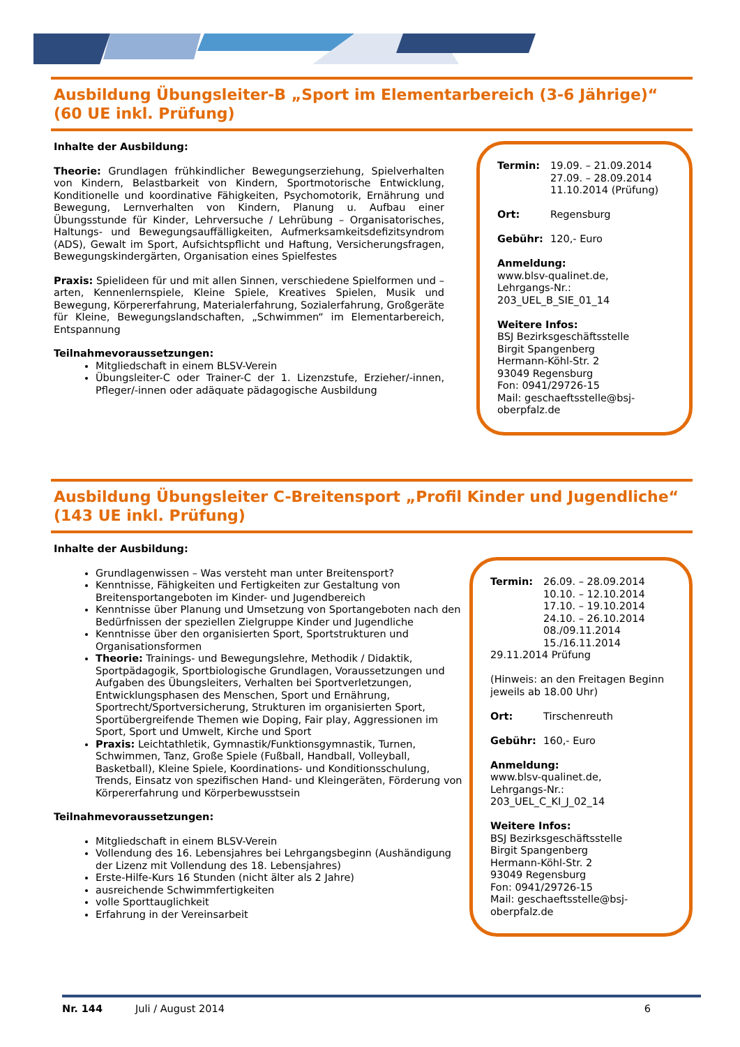Ausbildung Übungsleiter-B „Sport im Elementarbereich (3-6 Jährige)“
(60 UE inkl. Prüfung)
Inhalte der Ausbildung:
Theorie: Grundlagen frühkindlicher Bewegungserziehung, Spielverhalten von Kindern, Belastbarkeit von Kindern, Sportmotorische Entwicklung, Konditionelle und koordinative Fähigkeiten, Psychomotorik, Ernährung und Bewegung, Lernverhalten von Kindern, Planung u. Aufbau einer Übungsstunde für Kinder, Lehrversuche / Lehrübung – Organisatorisches, Haltungs- und Bewegungsauffälligkeiten, Aufmerksamkeitsdefizitsyndrom (ADS), Gewalt im Sport, Aufsichtspflicht und Haftung, Versicherungsfragen, Bewegungskindergärten, Organisation eines Spielfestes
Praxis: Spielideen für und mit allen Sinnen, verschiedene Spielformen und –arten, Kennenlernspiele, Kleine Spiele, Kreatives Spielen, Musik und Bewegung, Körpererfahrung, Materialerfahrung, Sozialerfahrung, Großgeräte für Kleine, Bewegungslandschaften, „Schwimmen“ im Elementarbereich, Entspannung
Teilnahmevoraussetzungen:
Mitgliedschaft in einem BLSV-Verein
Übungsleiter-C oder Trainer-C der 1. Lizenzstufe, Erzieher/-innen, Pfleger/-innen oder adäquate pädagogische Ausbildung
Termin: 19.09. – 21.09.2014
27.09. – 28.09.2014
11.10.2014 (Prüfung)
Ort: Regensburg
Gebühr: 120,- Euro
Anmeldung:
www.blsv-qualinet.de,
Lehrgangs-Nr.:
203_UEL_B_SIE_01_14
Weitere Infos:
BSJ Bezirksgeschäftsstelle
Birgit Spangenberg
Hermann-Köhl-Str. 2
93049 Regensburg
Fon: 0941/29726-15
Mail: geschaeftsstelle@bsj-oberpfalz.de
Ausbildung Übungsleiter C-Breitensport „Profil Kinder und Jugendliche“
(143 UE inkl. Prüfung)
Inhalte der Ausbildung:
Grundlagenwissen – Was versteht man unter Breitensport?
Kenntnisse, Fähigkeiten und Fertigkeiten zur Gestaltung von Breitensportangeboten im Kinder- und Jugendbereich
Kenntnisse über Planung und Umsetzung von Sportangeboten nach den Bedürfnissen der speziellen Zielgruppe Kinder und Jugendliche
Kenntnisse über den organisierten Sport, Sportstrukturen und Organisationsformen
Theorie: Trainings- und Bewegungslehre, Methodik / Didaktik, Sportpädagogik, Sportbiologische Grundlagen, Voraussetzungen und Aufgaben des Übungsleiters, Verhalten bei Sportverletzungen, Entwicklungsphasen des Menschen, Sport und Ernährung, Sportrecht/Sportversicherung, Strukturen im organisierten Sport, Sportübergreifende Themen wie Doping, Fair play, Aggressionen im Sport, Sport und Umwelt, Kirche und Sport
Praxis: Leichtathletik, Gymnastik/Funktionsgymnastik, Turnen, Schwimmen, Tanz, Große Spiele (Fußball, Handball, Volleyball, Basketball), Kleine Spiele, Koordinations- und Konditionsschulung, Trends, Einsatz von spezifischen Hand- und Kleingeräten, Förderung von Körpererfahrung und Körperbewusstsein
Teilnahmevoraussetzungen:
Mitgliedschaft in einem BLSV-Verein
Vollendung des 16. Lebensjahres bei Lehrgangsbeginn (Aushändigung der Lizenz mit Vollendung des 18. Lebensjahres)
Erste-Hilfe-Kurs 16 Stunden (nicht älter als 2 Jahre)
ausreichende Schwimmfertigkeiten
volle Sporttauglichkeit
Erfahrung in der Vereinsarbeit
Termin: 26.09. – 28.09.2014
10.10. – 12.10.2014
17.10. – 19.10.2014
24.10. – 26.10.2014
08./09.11.2014
15./16.11.2014
29.11.2014 Prüfung
(Hinweis: an den Freitagen Beginn jeweils ab 18.00 Uhr)
Ort: Tirschenreuth
Gebühr: 160,- Euro
Anmeldung:
www.blsv-qualinet.de,
Lehrgangs-Nr.:
203_UEL_C_KI_J_02_14
Weitere Infos:
BSJ Bezirksgeschäftsstelle
Birgit Spangenberg
Hermann-Köhl-Str. 2
93049 Regensburg
Fon: 0941/29726-15
Mail: geschaeftsstelle@bsj-oberpfalz.de
Nr. 144 Juli / August 2014 6